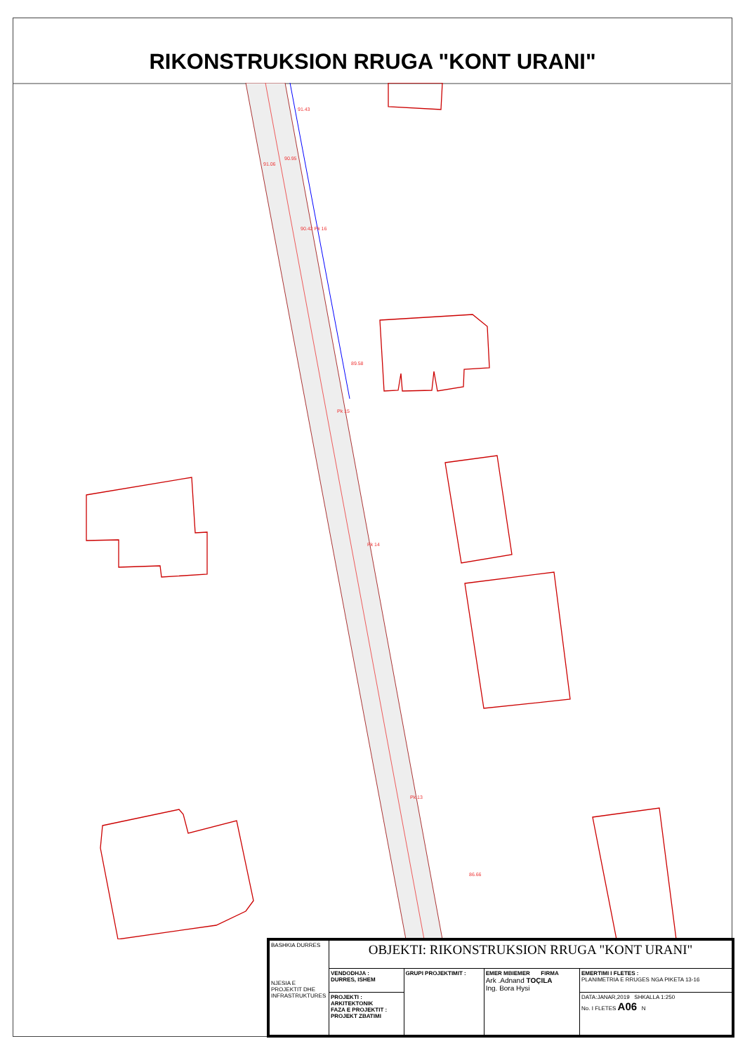RIKONSTRUKSION RRUGA "KONT URANI"
91.43
90.95
91.06
90.42 Pk 16
89.58
Pk 15
Pk 14
Pk 13
86.66
| BASHKIA DURRES NJESIA E PROJEKTIT DHE INFRASTRUKTURES | OBJEKTI: RIKONSTRUKSION RRUGA "KONT URANI" | | | |
| | VENDODHJA : DURRES, ISHEM | GRUPI PROJEKTIMIT : | EMER MBIEMER FIRMA Ark .Adnand TOÇILA Ing. Bora Hysi | EMERTIMI I FLETES : PLANIMETRIA E RRUGES NGA PIKETA 13-16 |
| | PROJEKTI : ARKITEKTONIK FAZA E PROJEKTIT : PROJEKT ZBATIMI | | | DATA:JANAR,2019 SHKALLA 1:250 No. I FLETES A06 N |